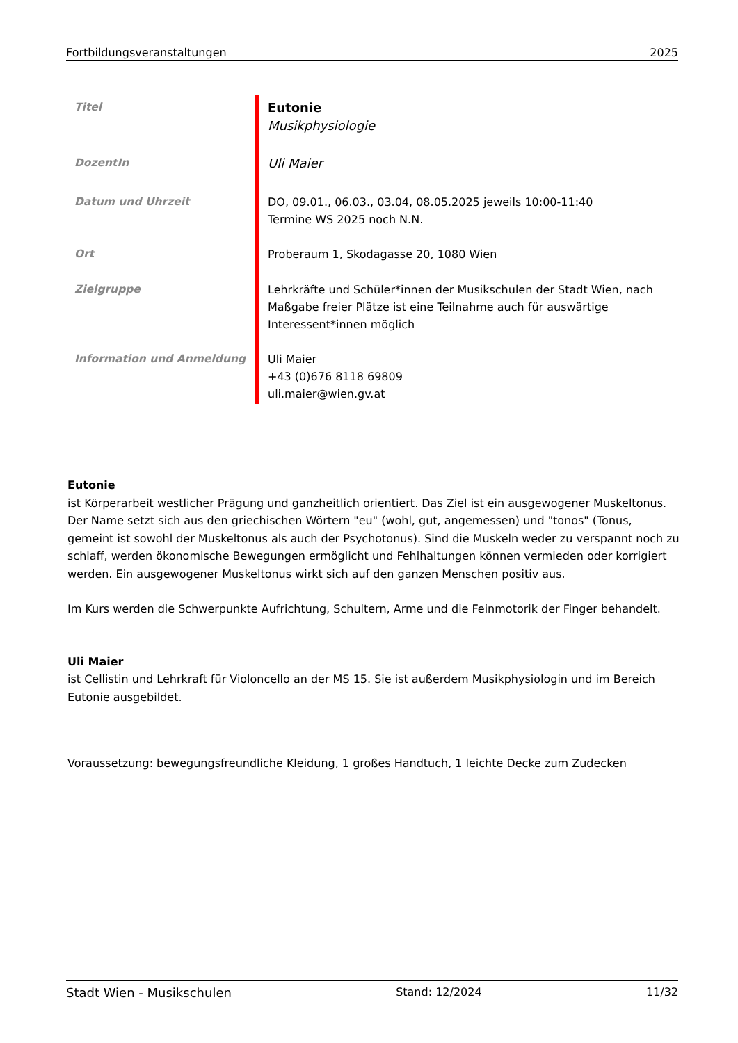Fortbildungsveranstaltungen 2025
| Titel | Eutonie Musikphysiologie |
| DozentIn | Uli Maier |
| Datum und Uhrzeit | DO, 09.01., 06.03., 03.04, 08.05.2025 jeweils 10:00-11:40 Termine WS 2025 noch N.N. |
| Ort | Proberaum 1, Skodagasse 20, 1080 Wien |
| Zielgruppe | Lehrkräfte und Schüler*innen der Musikschulen der Stadt Wien, nach Maßgabe freier Plätze ist eine Teilnahme auch für auswärtige Interessent*innen möglich |
| Information und Anmeldung | Uli Maier +43 (0)676 8118 69809 uli.maier@wien.gv.at |
Eutonie
ist Körperarbeit westlicher Prägung und ganzheitlich orientiert. Das Ziel ist ein ausgewogener Muskeltonus. Der Name setzt sich aus den griechischen Wörtern "eu" (wohl, gut, angemessen) und "tonos" (Tonus, gemeint ist sowohl der Muskeltonus als auch der Psychotonus). Sind die Muskeln weder zu verspannt noch zu schlaff, werden ökonomische Bewegungen ermöglicht und Fehlhaltungen können vermieden oder korrigiert werden. Ein ausgewogener Muskeltonus wirkt sich auf den ganzen Menschen positiv aus.
Im Kurs werden die Schwerpunkte Aufrichtung, Schultern, Arme und die Feinmotorik der Finger behandelt.
Uli Maier
ist Cellistin und Lehrkraft für Violoncello an der MS 15. Sie ist außerdem Musikphysiologin und im Bereich Eutonie ausgebildet.
Voraussetzung: bewegungsfreundliche Kleidung, 1 großes Handtuch, 1 leichte Decke zum Zudecken
Stadt Wien - Musikschulen Stand: 12/2024 11/32